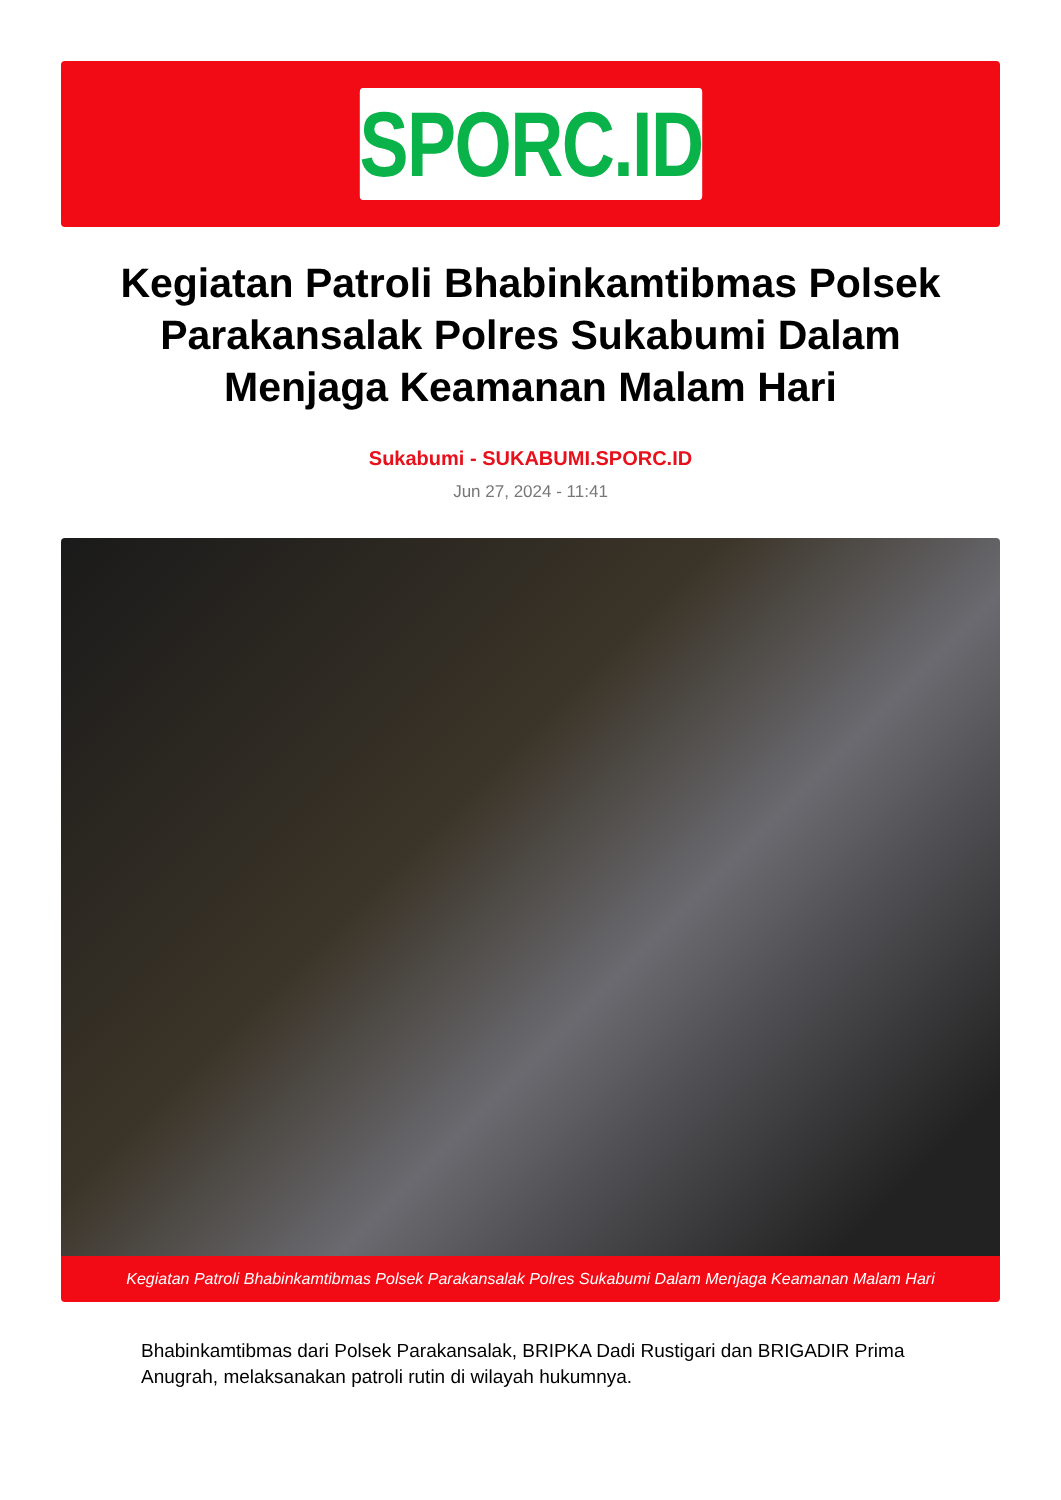SPORC.ID
Kegiatan Patroli Bhabinkamtibmas Polsek Parakansalak Polres Sukabumi Dalam Menjaga Keamanan Malam Hari
Sukabumi - SUKABUMI.SPORC.ID
Jun 27, 2024 - 11:41
Kegiatan Patroli Bhabinkamtibmas Polsek Parakansalak Polres Sukabumi Dalam Menjaga Keamanan Malam Hari
Bhabinkamtibmas dari Polsek Parakansalak, BRIPKA Dadi Rustigari dan BRIGADIR Prima Anugrah, melaksanakan patroli rutin di wilayah hukumnya.